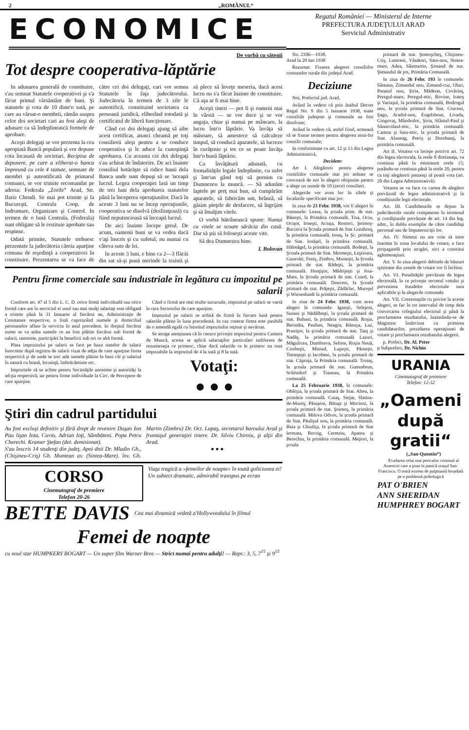2 „ROMÂNUL“
ECONOMICE
Regatul României — Ministerul de Interne
PREFECTURA JUDEŢULUI ARAD
Serviciul Administrativ
De vorbă cu sătenii
Tot despre cooperativa-lăptărie
In adunarea generală de constituire, s'au semnat Statutele cooperativei şi s'a făcut primul vărsământ de bani. Şi statutele şi cota de 10 dintr'o sută, pe care au vărsat-o membrii, rămân asupra celor doi societari cari au fost aleşi de adunare ca să îndeplinească formele de aprobare.
Aceşti delegaţi se vor prezenta la cea apropiată Bancă populară şi vor depune cota încasată de societari. Recipisa de depunere, pe care a eliberat-o banca împreună cu cele 4 statute, semnate de membri şi autentificată de primarul comunei, se vor trimite recomandat pe adresa: Federala „Zorile“ Arad, Str. Ilarie Chendi. Se mai pot trimite şi la Bucureşti, Centrala Coop. de Indrumare, Organizare şi Control. In termen de o lună Centrala, (Federala) sunt obligate să le restituie aprobate sau respinse.
Odată primite, Statutele trebuesc prezentate la judecătoria căreia aparţine comuna de reşedinţă a cooperativei în constituire. Prezentarea se va face de către cei doi delegaţi, cari vor semna Statutele în faţa judecătorului. Judecătoria în termen de 3 zile le autentifică, constituind societatea ca persoană juridică, eliberând totodată şi certificatul de liberă funcţionare.
Când cei doi delegaţi ajung să aibe acest certificat, atunci cheamă pe toţi consilierii aleşi pentru a se conduce cooperativa şi le aduce la cunoştinţă aprobarea. Cu aceasta cei doi delegaţi s'au achitat de îndatorire. De aci înainte consiliul hotărăşte să ridice banii dela Banca unde sunt depuşi să se 'nceapă lucrul. Legea cooperaţiei lasă un timp de trei luni dela aprobarea statutelor până la începerea operaţiunilor. Dacă în aceste 3 luni nu se încep operaţiunile, cooperativa se disolvă (desfiinţează) ca fiind neputincioasă să înceapă lucrul.
De aici înainte începe greul. De acum, oamenii buni se va vedea dacă v'aţi înscris şi cu sufetul, nu numai cu câteva sute de lei.
In aceste 3 luni, e bine ca 2—3 flăcăi din sat să-şi pună merinde la traistă şi să plece să înveţe meseria, dacă acest lucru nu s'a făcut înainte de constituire. Că aşa ar fi mai bine.
Aceşti tineri — pot fi şi oameni mai în vârstă — se vor duce şi se vor angaja, chiar şi numai pe mâncare, la lucru într'o lăptărie. Va învăţa să măsoare, să amestece să calculeze timpul, să conducă aparatele, să lucreze în curăţenie şi tot ce se poate învăţa într'o bună lăptărie.
Ca învăţătură adunată, cu formalităţile legale îndeplinite, cu sufet şi într'un gând toţi să pornim cu Dumnezeu la muncă. — Să adunăm laptele pe preţ mai bun, să cumpărăm aparatele, să fabricăm unt, brânză, să găsim pieţele de desfacere, să îngrijim şi să îmulţim vitele.
O vorbă bătrânească spune: Numai cu vitele se scoate sărăcia din casă. Dar să ştii să foloseşti aceste vite.
Să dea Dumnezeu bine.
I. Bolovan
Pentru firme comerciale sau industriale în legătura cu impozitul pe salarii
Conform art. 47 al 5 din L. C. D. orice firmă individuală sau orice formă care are în serviciul ei unul sau mai mulţi salariaţi este obligată a trimite până la 31 Ianuarie al fiecărui an, Administraţie de Constatare respective, o listă cuprinzând numele şi domiciliul persoanelor aflate în serviciu în anul precedent. In dreptul fiecărui nume se va arăta sumele ce au fost plătite fiecărui sub formă de salarii, tantieme, participări la beneficii sub ori ce altă formă.
Plata impozitului pe salarii se face pe baza statelor de salarii întocmite după registru de salarii vizat de adţia de care aparţine firma respectivă şi de unde se trec atât sumele plătite în bani cât şi salariul în natură cu hrană, locuinţă, îmbrăcăminte etc.
Impozitele să se achite pentru Societăţile anonime şi autorităţi la ad-ţia respectivă, iar pentru firme individuale la Circ. de Percepere de care aparţine.
Când o firmă are mai multe sucursale, impozitul pe salarii se varsă în rara Sectorului de care aparţine.
Impozitul pe salarii se achită de firmă în fiecare lună pentru salariile plătite în luna precedentă. In caz contrar firma este pasibilă de o amendă egală cu întreitul impozitului reţinut şi nevărsat.
Se atrage atenţiunea că în ceeace priveşte impozitul pentru Camera de Muncă, acesta se aplică salariaţilor particulari indiferent de renumeraţia ce primesc, chiar dacă salariile ce le primesc nu sunt impozabile la impozitul de 4 la sută şi 8 la sută.
Votaţi:
● ● ●
Ştiri din cadrul partidului
Au fost excluşi definitiv şi fără drept de revenire Duşan Ion Pau lişan Iota, Cuvin, Adrian Ioţi, Sâmbăteni. Popa Petru Cherechi. Kramer Ştefan (det. demisionat).
S'au înscris 14 studenţi din judeţ. Apoi dnii Dr. Mladin Gh., (Chişineu-Criş) Gh. Muntean av. (Sintea-Mare). înv. Gh. Martin (Zimbru) Dr. Oct. Lupaş, secretarul baroului Arad şi fruntaşul generaţiei tinere. Dr. Silviu Chiroiu, şi alţii din Arad.
● ● ●
CORSO
Cinematograf de premiere
Telefon 20-26
Viaţa tragică a »femeilor de noapte« în toată goliciunea ei! Un subiect dramatic, admirabil transpus pe ecran
BETTE DAVIS Cea mai dinamică vedetă a'Hollywoodului în filmul
Femei de noapte
cu noul star HUMPKERY BOGART — Un super film Warner Bros — Strict numai pentru adulţi! — Repr.: 3, 5, 7<sup>15</sup> şi 9<sup>15</sup>
No. 2106—1938.
Arad la 20 Ian 1938
Rezumat: Fixarea alegerei consiliilor comunelor rurale din judeţul Arad.
Deciziune
Noi, Prefectul jud. Arad,
Având în vedere că prin Inaltul Decret Regal No. 9 din 5 Ianuarie 1938, toate consiliile judeţene şi comunale au fost disolvate;
Având în vedere că, astfel fiind, urmează să se fixeze termen pentru alegerea noui-lor consilii comunale;
In conformitate cu art. 12 şi 13 din Legea Administrativă,
Decidem:
Art I. Alegătorii pentru alegerea consiliilor comunale mai jos arătate se convoacă de noi în alegeri obişnuite pentru a alege un număr de 10 (zece) consilieri.
Alegerile vor avea loc în zilele şi localurile specificate mai jos:
In ziua de 23 Febr. 1938, vor fi alegeri în comunele: Leasa, la şcoala prim. de stat. Băneşti, la Primăria comunală. Tisa, Ociu, Ocişor, Ioneşti, Aciuţa, Rostoci, Şoimoş-Buciava la Şcoala primară de Stat Gurahonţ, la primăria comunală. Iosaş, la Şc. primară de Stat. Iosăşel, la primăria comunală. Hălmăgel, la primăria comunală. Bodeşti, la Şcoala primară de Stat. Mermeşti, Leştioara, Guravăii, Feniş, Zimbru, Musteşti, la Şcoala primară de stat. Rădeşti, la primăria comunală. Honţişor, Mădrijeşti şi Joia-Mare, la Şcoala primară de stat. Cuied, la primăria comunală. Donceni, la Şcoala primară de stat. Prăjeşti, Zădărlac, Mureşel şi Wiesenhaidt la primăria comunală.
In ziua de 24 Febr. 1938, vom avea alegeri în comunele: Igneşti, Selejeni, Susani şi Nădălbeşti, la şcoala primară de stat. Buhani, la primăria comunală. Roşia, Berindia, Paulian, Neagra, Rănuşa, Laz, Prunişor, la şcoala primară de stat. Tauţ şi Nadăş, la primăria comunală Lazuri, Măgulicea, Dumbrava, Seliste, Roşia Nouă, Ciorbeşti, Miniad, Lupeşti, Pârneşti, Temeşeşti şi Iacobeni, la şcoala primară de stat. Căpruţa, la Primăria comunală. Troiaş, la şcoala primară de stat. Guttenbrun, Schöndorf şi Traunau, la Primăria comunală.
La 25 Februarie 1938, în comunele: Obârşia, la şcoala primară de Stat. Alteu, la primăria comunală. Cuiaş, Stejar, Slatina-de-Mureş, Păiuşeni, Bătuţa şi Mocioni, la şcoala primară de stat. Şoimoş, la primăria comunală. Milova Odvos, la şcoala primară de Stat. Păulişul nou, la primăria comunală. Baia şi Ghiuliţa, la şcoala primară de Stat Iermata, Bocsig, Cermeiu, Apateu şi Berechiu, la primăria comunală. Meţiori, la şcoala
primară de stat. Şomoşcheş, Chişineu-Criş, Luntreni, Vânători, Satu-nou, Sintea-mare, Adea, Sânmartin, Şimand de sus. Şimandul de jos, Primăria Comunală.
In ziua de 26 Febr. 193 în comunele: Sântana, Zimandul nou, Zimand-cuz, Olari, Panatul nou, Şiria, Măderat, Covăsinţ, Peregul-mare, Peregul-mic, Rovine, Iratoş şi Variaşul, la primăria comunală, Bodrogul nou, la şcoala primară de Stat. Cruceni, Şagu, Aradul-nou, Engelsbrun, Livada, Giogovaţ, Mândruloc, Şiria, Sfântul-Paul şi Sânnicolaul-mic, la primăria comunală. Camna şi Satu-mic, la şcoala primară de Stat. Aluneag, Petriş şi Dorobanţi, la primăria comunală.
Art II. Votarea va începe potrivit art. 72 din legea electorala, la orele 8 dimineaţa, va continua până la minimum orele 15; putându-se continua până la orele 20, pentru ca toţi alegătorii prezenţi să poată vota (art. 20 din Legea Administrativă).
Votarea se va face cu cartea de alegător prevăzută de legea administrativă şi în condiţiunile legii electorale.
Art. III. Candidaturile se depun la judecătoriile rurale competente în termenul şi condiţiunile prevăzute de art. 14 din leg. adm., în dublu exemplar de către candidaţi personal sau de împuterniciţii lor.
Art. IV. Nimeni nu are voie să intre înarmat în zona localului de votare, a face propagandă prin strigări, nici a constitui aglomeraţiuni.
Art. V. In ziua alegerii debitele de băuturi spirtoase din zonele de votare vor fi închise.
Art. VI. Penalităţile prevăzute de legea electorală, în ce priveşte secretul votului şi prevenirea fraudelor electorale sunt aplicabile şi la alegerile comunale.
Art. VII. Contestaţiile cu privire la aceste alegeri, se fac în tot intervalul de timp dela convocarea colegiului electoral şi până la proclamarea rezultatului, înaintându-se de Magistrat însărcinat cu primirea candidaturilor, prezidarea operaţiunei de votare şi proclamarea rezultatului alegerii.
p. Prefect, Dr. Al. Peter
p Subprefect, Dr. Nichin
URANIA
Cinematograf de premiere
Telefon: 12-32
„Oameni după gratii“
(„San-Quentin“)
Evadarea celui mai periculos criminal al Americei care a ţinut în panică oraşul San-Francisco. O temă extrem de palpitantă broadată pe o problemă psihologică
PAT O'BRIEN
ANN SHERIDAN
HUMPHREY BOGART